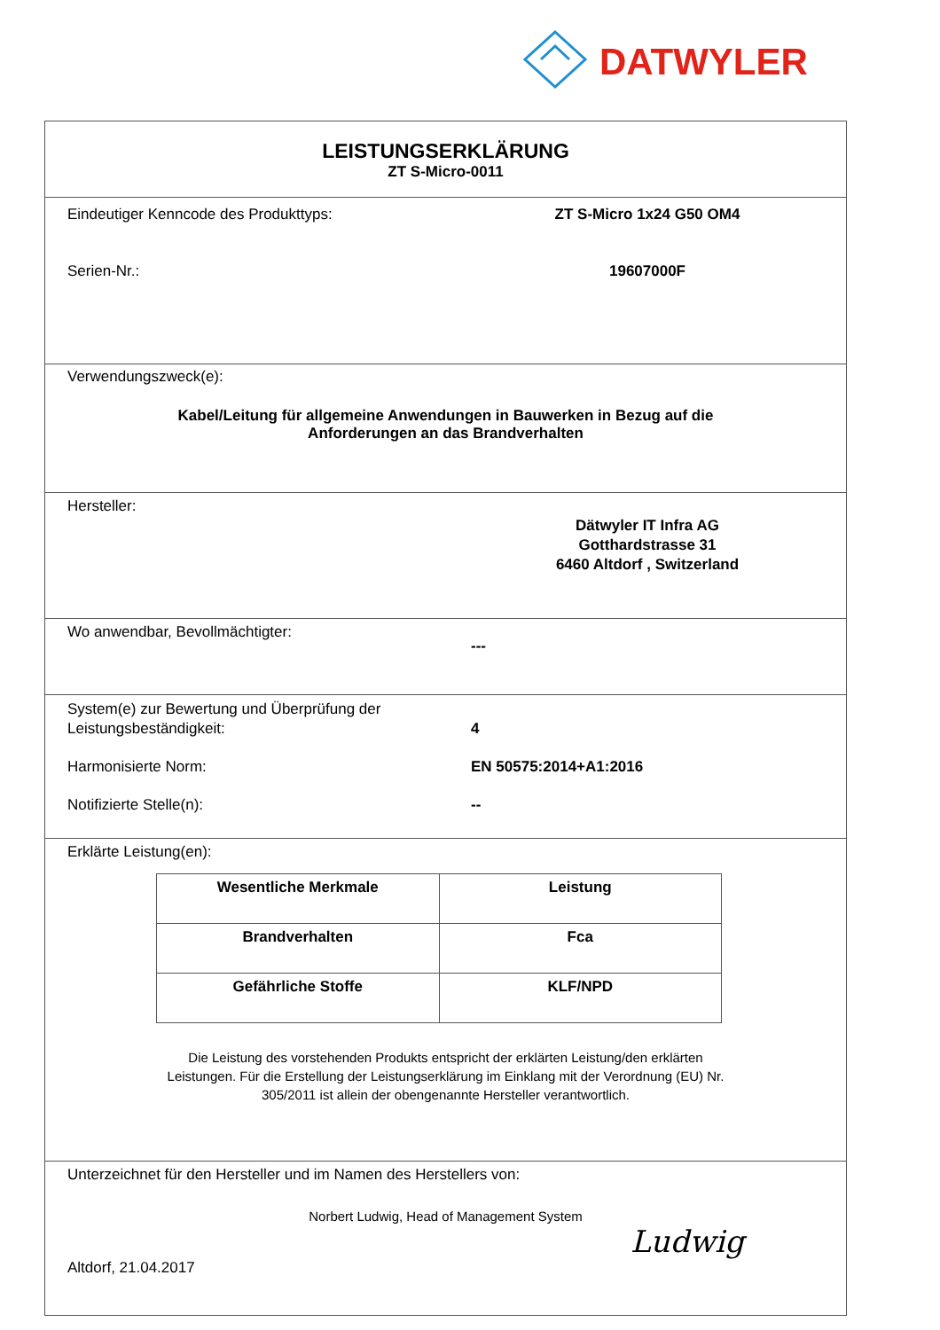DATWYLER
LEISTUNGSERKLÄRUNG
ZT S-Micro-0011
Eindeutiger Kenncode des Produkttyps: ZT S-Micro 1x24 G50 OM4
Serien-Nr.: 19607000F
Verwendungszweck(e):
Kabel/Leitung für allgemeine Anwendungen in Bauwerken in Bezug auf die
Anforderungen an das Brandverhalten
Hersteller:
Dätwyler IT Infra AG
Gotthardstrasse 31
6460 Altdorf , Switzerland
Wo anwendbar, Bevollmächtigter:
---
System(e) zur Bewertung und Überprüfung der
Leistungsbeständigkeit:
4
Harmonisierte Norm: EN 50575:2014+A1:2016
Notifizierte Stelle(n): --
Erklärte Leistung(en):
| Wesentliche Merkmale | Leistung |
| --- | --- |
| Brandverhalten | Fca |
| Gefährliche Stoffe | KLF/NPD |
Die Leistung des vorstehenden Produkts entspricht der erklärten Leistung/den erklärten
Leistungen. Für die Erstellung der Leistungserklärung im Einklang mit der Verordnung (EU) Nr.
305/2011 ist allein der obengenannte Hersteller verantwortlich.
Unterzeichnet für den Hersteller und im Namen des Herstellers von:
Norbert Ludwig, Head of Management System
Altdorf, 21.04.2017
Ludwig